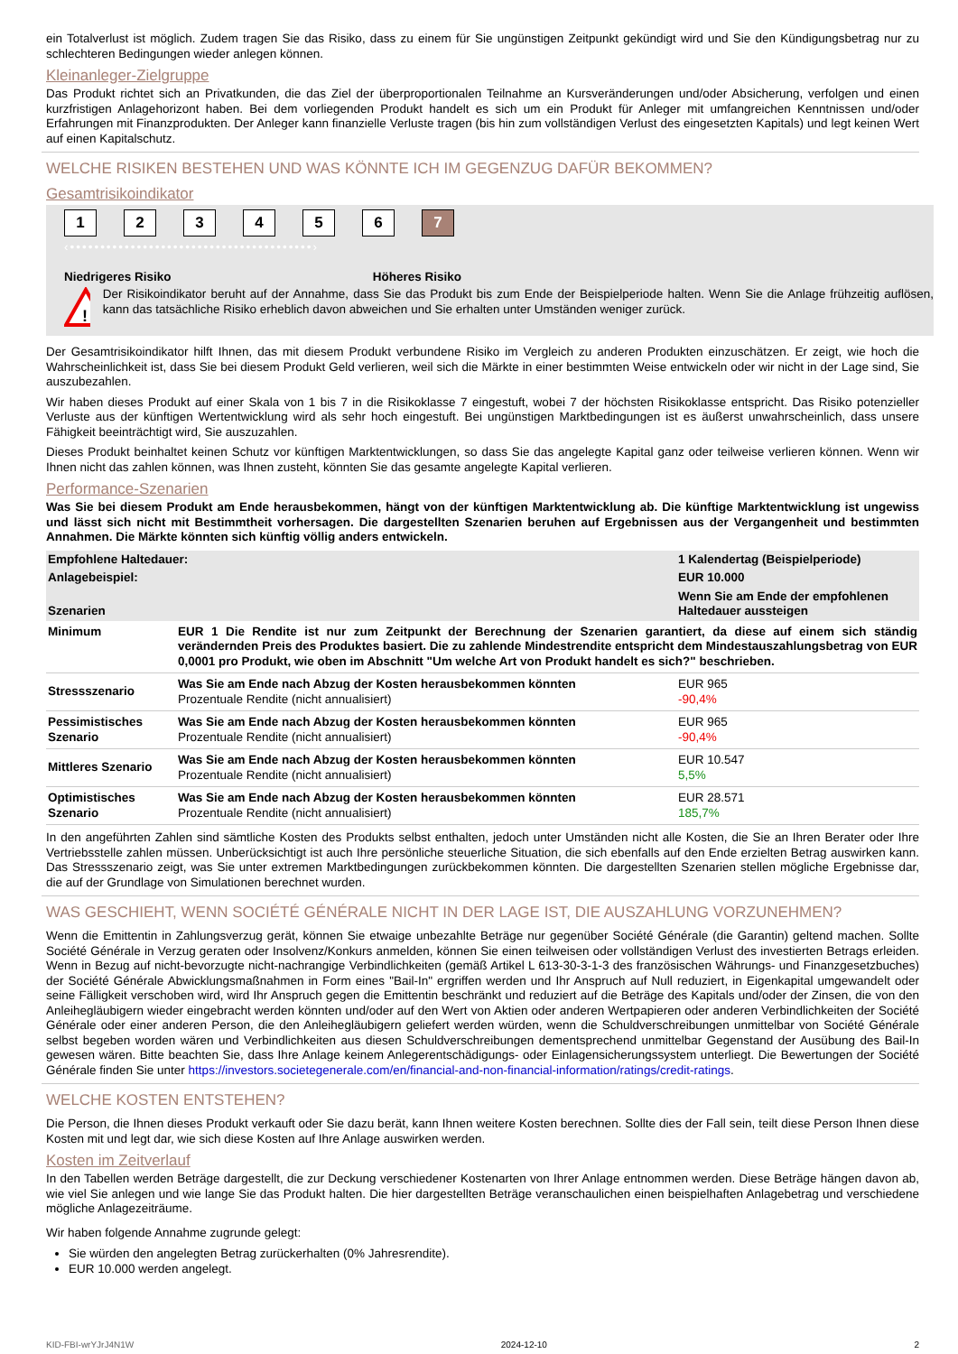ein Totalverlust ist möglich. Zudem tragen Sie das Risiko, dass zu einem für Sie ungünstigen Zeitpunkt gekündigt wird und Sie den Kündigungsbetrag nur zu schlechteren Bedingungen wieder anlegen können.
Kleinanleger-Zielgruppe
Das Produkt richtet sich an Privatkunden, die das Ziel der überproportionalen Teilnahme an Kursveränderungen und/oder Absicherung, verfolgen und einen kurzfristigen Anlagehorizont haben. Bei dem vorliegenden Produkt handelt es sich um ein Produkt für Anleger mit umfangreichen Kenntnissen und/oder Erfahrungen mit Finanzprodukten. Der Anleger kann finanzielle Verluste tragen (bis hin zum vollständigen Verlust des eingesetzten Kapitals) und legt keinen Wert auf einen Kapitalschutz.
WELCHE RISIKEN BESTEHEN UND WAS KÖNNTE ICH IM GEGENZUG DAFÜR BEKOMMEN?
Gesamtrisikoindikator
123456 7
‹••••••••••••••••••••••••••••••••••••••••›
Niedrigeres Risiko Höheres Risiko
!
Der Risikoindikator beruht auf der Annahme, dass Sie das Produkt bis zum Ende der Beispielperiode halten. Wenn Sie die Anlage frühzeitig auflösen, kann das tatsächliche Risiko erheblich davon abweichen und Sie erhalten unter Umständen weniger zurück.
Der Gesamtrisikoindikator hilft Ihnen, das mit diesem Produkt verbundene Risiko im Vergleich zu anderen Produkten einzuschätzen. Er zeigt, wie hoch die Wahrscheinlichkeit ist, dass Sie bei diesem Produkt Geld verlieren, weil sich die Märkte in einer bestimmten Weise entwickeln oder wir nicht in der Lage sind, Sie auszubezahlen.
Wir haben dieses Produkt auf einer Skala von 1 bis 7 in die Risikoklasse 7 eingestuft, wobei 7 der höchsten Risikoklasse entspricht. Das Risiko potenzieller Verluste aus der künftigen Wertentwicklung wird als sehr hoch eingestuft. Bei ungünstigen Marktbedingungen ist es äußerst unwahrscheinlich, dass unsere Fähigkeit beeinträchtigt wird, Sie auszuzahlen.
Dieses Produkt beinhaltet keinen Schutz vor künftigen Marktentwicklungen, so dass Sie das angelegte Kapital ganz oder teilweise verlieren können. Wenn wir Ihnen nicht das zahlen können, was Ihnen zusteht, könnten Sie das gesamte angelegte Kapital verlieren.
Performance-Szenarien
Was Sie bei diesem Produkt am Ende herausbekommen, hängt von der künftigen Marktentwicklung ab. Die künftige Marktentwicklung ist ungewiss und lässt sich nicht mit Bestimmtheit vorhersagen. Die dargestellten Szenarien beruhen auf Ergebnissen aus der Vergangenheit und bestimmten Annahmen. Die Märkte könnten sich künftig völlig anders entwickeln.
| Empfohlene Haltedauer: | | 1 Kalendertag (Beispielperiode) |
| Anlagebeispiel: | | EUR 10.000 |
| Szenarien | | Wenn Sie am Ende der empfohlenen Haltedauer aussteigen |
| Minimum | EUR 1 Die Rendite ist nur zum Zeitpunkt der Berechnung der Szenarien garantiert, da diese auf einem sich ständig verändernden Preis des Produktes basiert. Die zu zahlende Mindestrendite entspricht dem Mindestauszahlungsbetrag von EUR 0,0001 pro Produkt, wie oben im Abschnitt "Um welche Art von Produkt handelt es sich?" beschrieben. | |
| Stressszenario | Was Sie am Ende nach Abzug der Kosten herausbekommen könnten Prozentuale Rendite (nicht annualisiert) | EUR 965 -90,4% |
| Pessimistisches Szenario | Was Sie am Ende nach Abzug der Kosten herausbekommen könnten Prozentuale Rendite (nicht annualisiert) | EUR 965 -90,4% |
| Mittleres Szenario | Was Sie am Ende nach Abzug der Kosten herausbekommen könnten Prozentuale Rendite (nicht annualisiert) | EUR 10.547 5,5% |
| Optimistisches Szenario | Was Sie am Ende nach Abzug der Kosten herausbekommen könnten Prozentuale Rendite (nicht annualisiert) | EUR 28.571 185,7% |
In den angeführten Zahlen sind sämtliche Kosten des Produkts selbst enthalten, jedoch unter Umständen nicht alle Kosten, die Sie an Ihren Berater oder Ihre Vertriebsstelle zahlen müssen. Unberücksichtigt ist auch Ihre persönliche steuerliche Situation, die sich ebenfalls auf den Ende erzielten Betrag auswirken kann. Das Stressszenario zeigt, was Sie unter extremen Marktbedingungen zurückbekommen könnten. Die dargestellten Szenarien stellen mögliche Ergebnisse dar, die auf der Grundlage von Simulationen berechnet wurden.
WAS GESCHIEHT, WENN SOCIÉTÉ GÉNÉRALE NICHT IN DER LAGE IST, DIE AUSZAHLUNG VORZUNEHMEN?
Wenn die Emittentin in Zahlungsverzug gerät, können Sie etwaige unbezahlte Beträge nur gegenüber Société Générale (die Garantin) geltend machen. Sollte Société Générale in Verzug geraten oder Insolvenz/Konkurs anmelden, können Sie einen teilweisen oder vollständigen Verlust des investierten Betrags erleiden. Wenn in Bezug auf nicht-bevorzugte nicht-nachrangige Verbindlichkeiten (gemäß Artikel L 613-30-3-1-3 des französischen Währungs- und Finanzgesetzbuches) der Société Générale Abwicklungsmaßnahmen in Form eines "Bail-In" ergriffen werden und Ihr Anspruch auf Null reduziert, in Eigenkapital umgewandelt oder seine Fälligkeit verschoben wird, wird Ihr Anspruch gegen die Emittentin beschränkt und reduziert auf die Beträge des Kapitals und/oder der Zinsen, die von den Anleihegläubigern wieder eingebracht werden könnten und/oder auf den Wert von Aktien oder anderen Wertpapieren oder anderen Verbindlichkeiten der Société Générale oder einer anderen Person, die den Anleihegläubigern geliefert werden würden, wenn die Schuldverschreibungen unmittelbar von Société Générale selbst begeben worden wären und Verbindlichkeiten aus diesen Schuldverschreibungen dementsprechend unmittelbar Gegenstand der Ausübung des Bail-In gewesen wären. Bitte beachten Sie, dass Ihre Anlage keinem Anlegerentschädigungs- oder Einlagensicherungssystem unterliegt. Die Bewertungen der Société Générale finden Sie unter https://investors.societegenerale.com/en/financial-and-non-financial-information/ratings/credit-ratings.
WELCHE KOSTEN ENTSTEHEN?
Die Person, die Ihnen dieses Produkt verkauft oder Sie dazu berät, kann Ihnen weitere Kosten berechnen. Sollte dies der Fall sein, teilt diese Person Ihnen diese Kosten mit und legt dar, wie sich diese Kosten auf Ihre Anlage auswirken werden.
Kosten im Zeitverlauf
In den Tabellen werden Beträge dargestellt, die zur Deckung verschiedener Kostenarten von Ihrer Anlage entnommen werden. Diese Beträge hängen davon ab, wie viel Sie anlegen und wie lange Sie das Produkt halten. Die hier dargestellten Beträge veranschaulichen einen beispielhaften Anlagebetrag und verschiedene mögliche Anlagezeiträume.
Wir haben folgende Annahme zugrunde gelegt:
Sie würden den angelegten Betrag zurückerhalten (0% Jahresrendite).
EUR 10.000 werden angelegt.
KID-FBI-wrYJrJ4N1W 2024-12-10 2